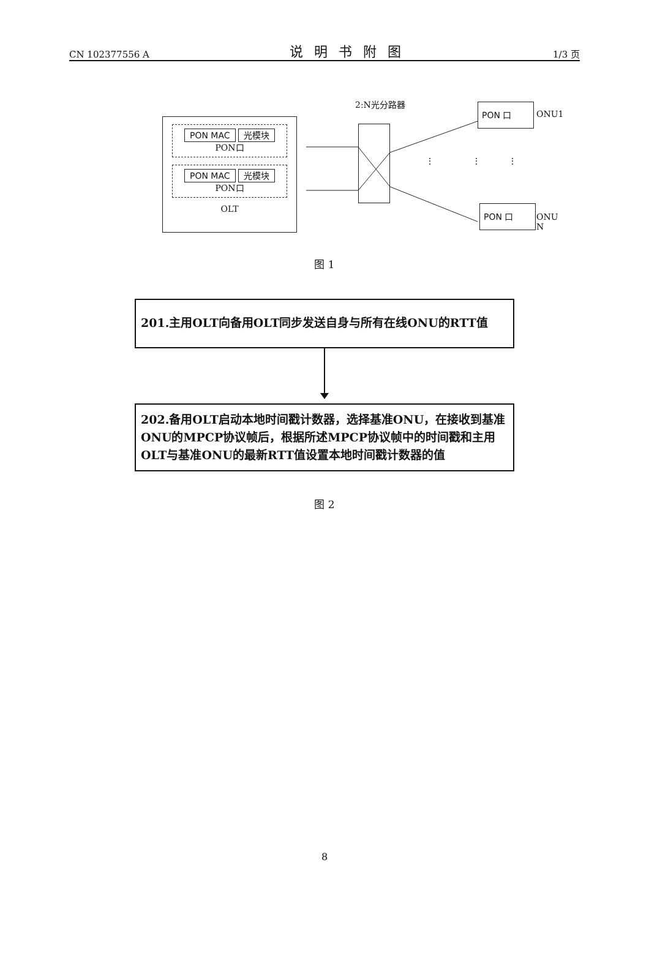CN 102377556 A 说明书附图 1/3 页
PON MAC 光模块
PON口
PON MAC 光模块
PON口
OLT
2:N光分路器 PON 口
ONU1
⋮ ⋮ ⋮
PON 口
ONU N
图 1
201.主用OLT向备用OLT同步发送自身与所有在线ONU的RTT值
202.备用OLT启动本地时间戳计数器，选择基准ONU，在接收到基准ONU的MPCP协议帧后，根据所述MPCP协议帧中的时间戳和主用OLT与基准ONU的最新RTT值设置本地时间戳计数器的值
图 2
8